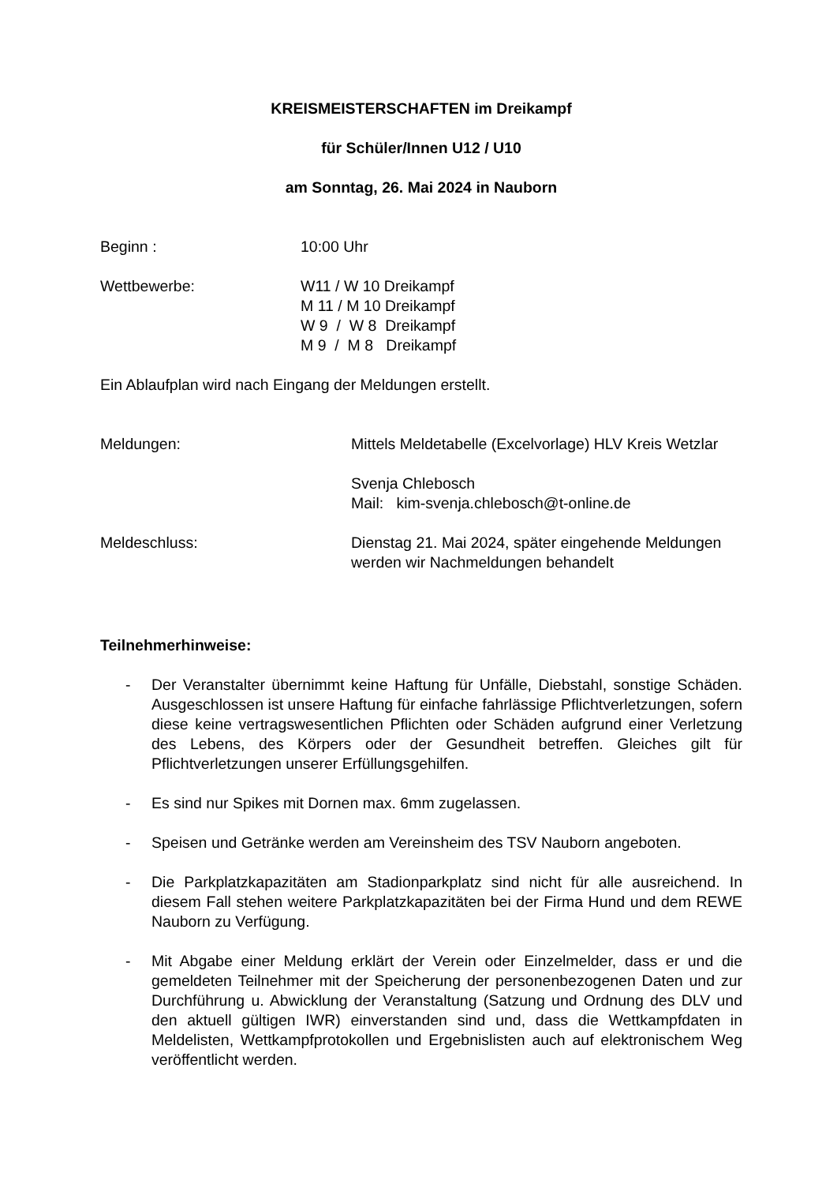KREISMEISTERSCHAFTEN im Dreikampf
für Schüler/Innen U12 / U10
am Sonntag, 26. Mai 2024 in Nauborn
Beginn : 10:00 Uhr
Wettbewerbe: W11 / W 10 Dreikampf
M 11 / M 10 Dreikampf
W 9 / W 8 Dreikampf
M 9 / M 8 Dreikampf
Ein Ablaufplan wird nach Eingang der Meldungen erstellt.
Meldungen: Mittels Meldetabelle (Excelvorlage) HLV Kreis Wetzlar
Svenja Chlebosch
Mail: kim-svenja.chlebosch@t-online.de
Meldeschluss: Dienstag 21. Mai 2024, später eingehende Meldungen werden wir Nachmeldungen behandelt
Teilnehmerhinweise:
- Der Veranstalter übernimmt keine Haftung für Unfälle, Diebstahl, sonstige Schäden. Ausgeschlossen ist unsere Haftung für einfache fahrlässige Pflichtverletzungen, sofern diese keine vertragswesentlichen Pflichten oder Schäden aufgrund einer Verletzung des Lebens, des Körpers oder der Gesundheit betreffen. Gleiches gilt für Pflichtverletzungen unserer Erfüllungsgehilfen.
- Es sind nur Spikes mit Dornen max. 6mm zugelassen.
- Speisen und Getränke werden am Vereinsheim des TSV Nauborn angeboten.
- Die Parkplatzkapazitäten am Stadionparkplatz sind nicht für alle ausreichend. In diesem Fall stehen weitere Parkplatzkapazitäten bei der Firma Hund und dem REWE Nauborn zu Verfügung.
- Mit Abgabe einer Meldung erklärt der Verein oder Einzelmelder, dass er und die gemeldeten Teilnehmer mit der Speicherung der personenbezogenen Daten und zur Durchführung u. Abwicklung der Veranstaltung (Satzung und Ordnung des DLV und den aktuell gültigen IWR) einverstanden sind und, dass die Wettkampfdaten in Meldelisten, Wettkampfprotokollen und Ergebnislisten auch auf elektronischem Weg veröffentlicht werden.